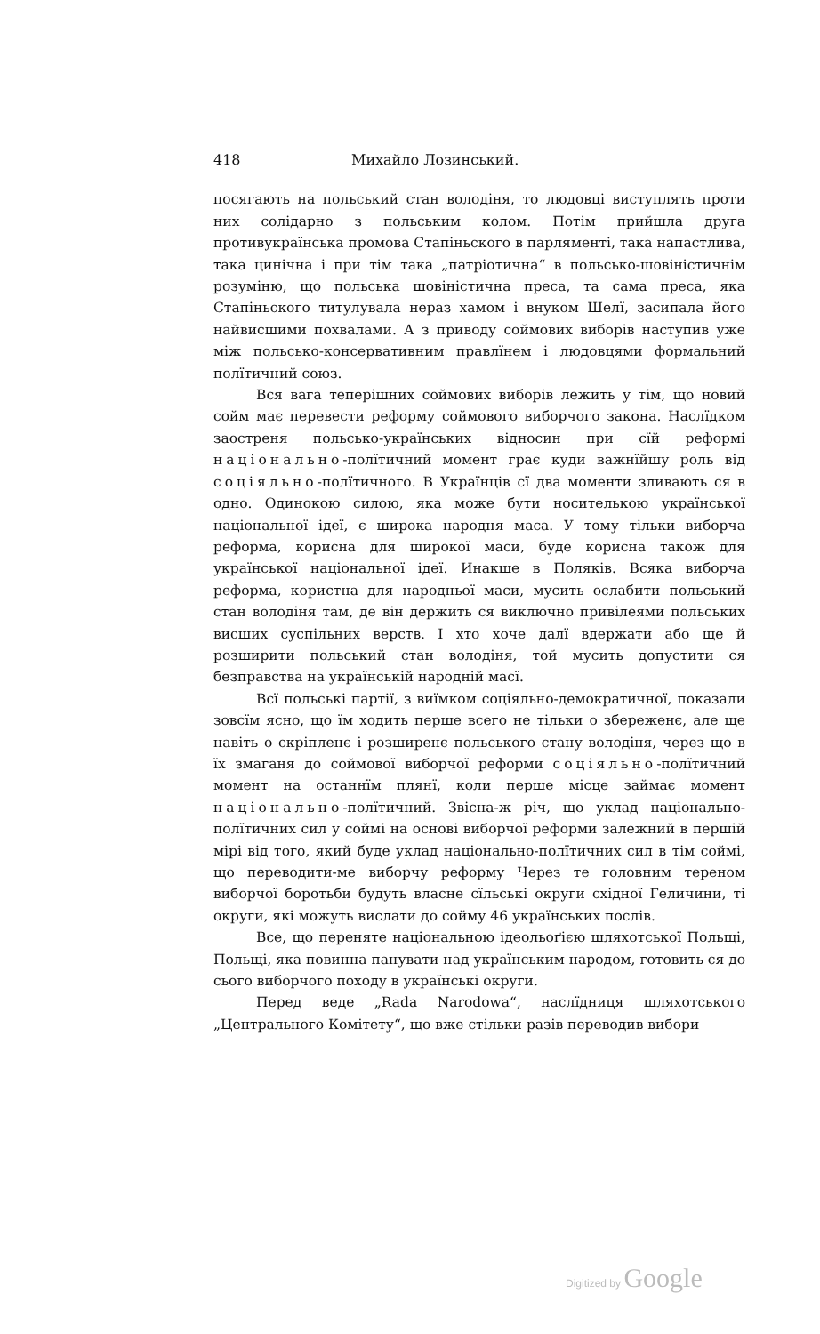418 Михайло Лозинський.
посягають на польський стан володіня, то людовці виступлять проти них солідарно з польським колом. Потім прийшла друга противукраїнська промова Стапіньского в парляменті, така напастлива, така цинічна і при тім така „патріотична“ в польсько-шовіністичнім розуміню, що польська шовіністична преса, та сама преса, яка Стапіньского титулувала нераз хамом і внуком Шелї, засипала його найвисшими похвалами. А з приводу соймових виборів наступив уже між польсько-консервативним правлїнем і людовцями формальний полїтичний союз.
Вся вага теперішних соймових виборів лежить у тім, що новий сойм має перевести реформу соймового виборчого закона. Наслїдком заостреня польсько-українських відносин при сїй реформі національно-полїтичний момент грає куди важнїйшу роль від соціяльно-полїтичного. В Українців сї два моменти зливають ся в одно. Одинокою силою, яка може бути носителькою української національної ідеї, є широка народня маса. У тому тільки виборча реформа, корисна для широкої маси, буде корисна також для української національної ідеї. Инакше в Поляків. Всяка виборча реформа, користна для народньої маси, мусить ослабити польський стан володіня там, де він держить ся виключно привілеями польських висших суспільних верств. І хто хоче далї вдержати або ще й розширити польський стан володіня, той мусить допустити ся безправства на українській народній масї.
Всї польські партії, з виїмком соціяльно-демократичної, показали зовсїм ясно, що їм ходить перше всего не тільки о збереженє, але ще навіть о скріпленє і розширенє польського стану володіня, через що в їх змаганя до соймової виборчої реформи соціяльно-полїтичний момент на останнїм плянї, коли перше місце займає момент національно-полїтичний. Звісна-ж річ, що уклад національно-полїтичних сил у соймі на основі виборчої реформи залежний в першій мірі від того, який буде уклад національно-полїтичних сил в тім соймі, що переводити-ме виборчу реформу Через те головним тереном виборчої боротьби будуть власне сїльські округи східної Геличини, ті округи, які можуть вислати до сойму 46 українських послів.
Все, що переняте національною ідеольоґією шляхотської Польщі, Польщі, яка повинна панувати над українським народом, готовить ся до сього виборчого походу в українські округи.
Перед веде „Rada Narodowa“, наслїдниця шляхотського „Центрального Комітету“, що вже стільки разів переводив вибори
Digitized by Google